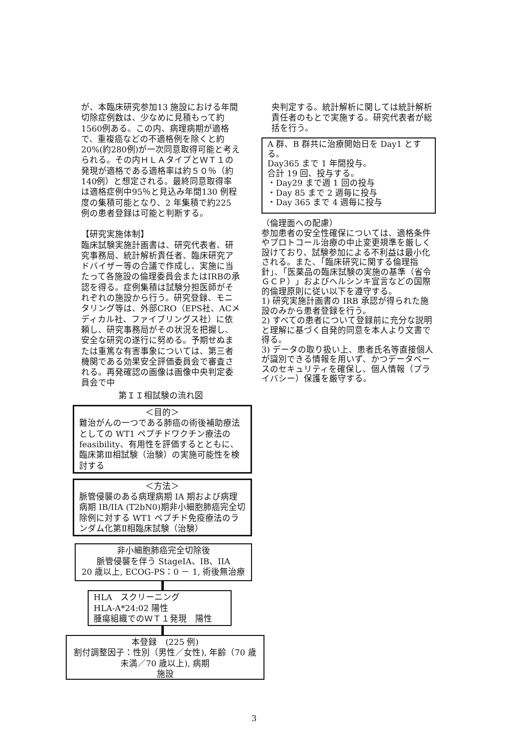が、本臨床研究参加13 施設における年間切除症例数は、少なめに見積もって約1560例ある。この内、病理病期が適格で、重複癌などの不適格例を除くと約20%(約280例)が一次同意取得可能と考えられる。その内ＨＬＡタイプとＷＴ１の発現が適格である適格率は約５０％（約140例）と想定される。最終同意取得率は適格症例中95％と見込み年間130 例程度の集積可能となり、2 年集積で約225 例の患者登録は可能と判断する。
【研究実施体制】
臨床試験実施計画書は、研究代表者、研究事務局、統計解析責任者、臨床研究アドバイザー等の合議で作成し、実施に当たって各施設の倫理委員会またはIRBの承認を得る。症例集積は試験分担医師がそれぞれの施設から行う。研究登録、モニタリング等は、外部CRO（EPS社、ACメディカル社、ファイブリングス社）に依頼し、研究事務局がその状況を把握し、安全な研究の遂行に努める。予期せぬまたは重篤な有害事象については、第三者機関である効果安全評価委員会で審査される。再発確認の画像は画像中央判定委員会で中
第ＩＩ相試験の流れ図
＜目的＞
難治がんの一つである肺癌の術後補助療法としての WT1 ペプチドワクチン療法の feasibility、有用性を評価するとともに、臨床第Ⅲ相試験（治験）の実施可能性を検討する
＜方法＞
脈管侵襲のある病理病期 IA 期および病理病期 IB/IIA (T2bN0)期非小細胞肺癌完全切除例に対する WT1 ペプチド免疫療法のランダム化第Ⅱ相臨床試験（治験）
非小細胞肺癌完全切除後
脈管侵襲を伴う StageIA、IB、IIA
20 歳以上, ECOG-PS：0 － 1, 術後無治療
HLA　スクリーニング
HLA-A*24:02 陽性
腫瘍組織でのＷＴ１発現　陽性
本登録　(225 例)
割付調整因子：性別（男性／女性), 年齢（70 歳未満／70 歳以上), 病期
施設
央判定する。統計解析に関しては統計解析責任者のもとで実施する。研究代表者が総括を行う。
A 群、B 群共に治療開始日を Day1 とする。
Day365 まで 1 年間投与。
合計 19 回、投与する。
・Day29 まで週 1 回の投与
・Day 85 まで 2 週毎に投与
・Day 365 まで 4 週毎に投与
（倫理面への配慮）
参加患者の安全性確保については、適格条件やプロトコール治療の中止変更規準を厳しく設けており、試験参加による不利益は最小化される。また、「臨床研究に関する倫理指針」、「医薬品の臨床試験の実施の基準（省令ＧＣＰ）」およびヘルシンキ宣言などの国際的倫理原則に従い以下を遵守する。
1) 研究実施計画書の IRB 承認が得られた施設のみから患者登録を行う。
2) すべての患者について登録前に充分な説明と理解に基づく自発的同意を本人より文書で得る。
3) データの取り扱い上、患者氏名等直接個人が識別できる情報を用いず、かつデータベースのセキュリティを確保し、個人情報（プライバシー）保護を厳守する。
3